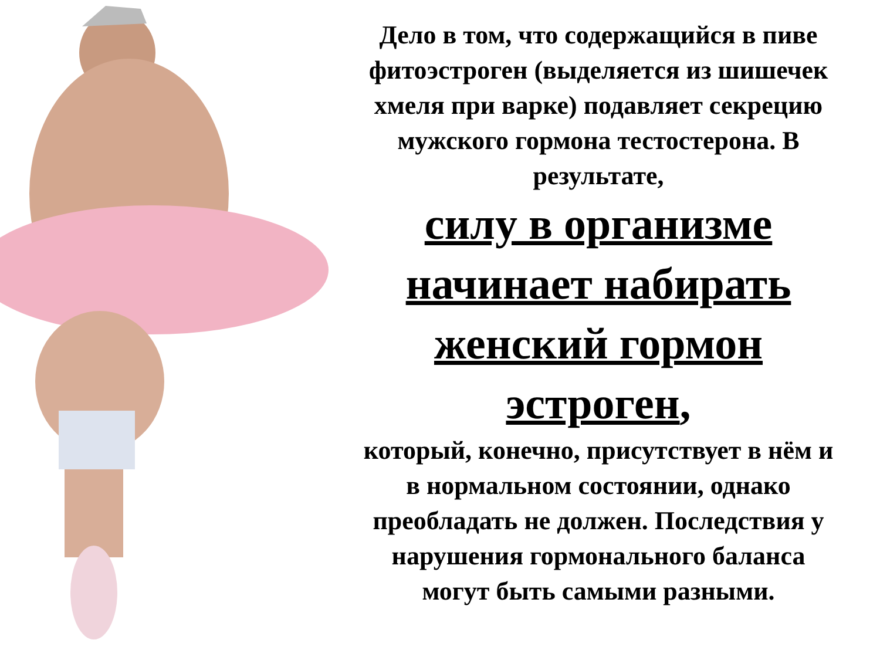Дело в том, что содержащийся в пиве фитоэстроген (выделяется из шишечек хмеля при варке) подавляет секрецию мужского гормона тестостерона. В результате,
силу в организме начинает набирать женский гормон эстроген,
который, конечно, присутствует в нём и в нормальном состоянии, однако преобладать не должен. Последствия у нарушения гормонального баланса могут быть самыми разными.